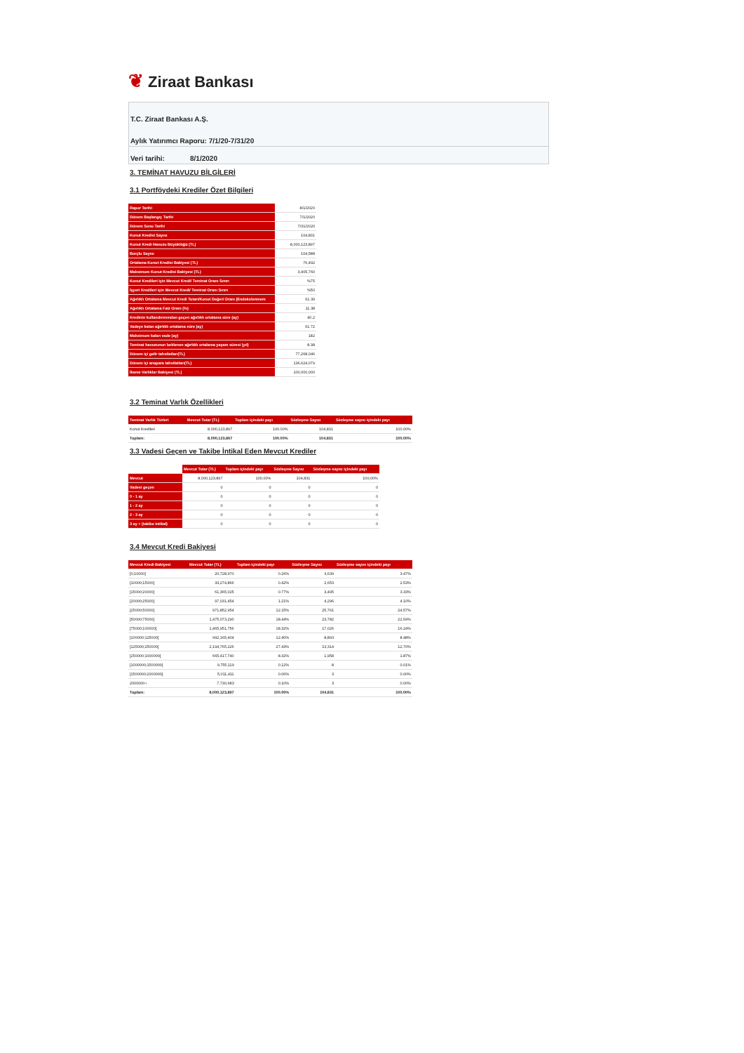❦ Ziraat Bankası
T.C. Ziraat Bankası A.Ş.
Aylık Yatırımcı Raporu: 7/1/20-7/31/20
Veri tarihi: 8/1/2020
3. TEMİNAT HAVUZU BİLGİLERİ
3.1 Portföydeki Krediler Özet Bilgileri
| Rapor Tarihi | 8/1/2020 |
| Dönem Başlangıç Tarihi | 7/1/2020 |
| Dönem Sonu Tarihi | 7/31/2020 |
| Konut Kredisi Sayısı | 104,831 |
| Konut Kredi Havuzu Büyüklüğü (TL) | 8,000,123,897 |
| Borçlu Sayısı | 104,588 |
| Ortalama Konut Kredisi Bakiyesi (TL) | 76,492 |
| Maksimum Konut Kredisi Bakiyesi (TL) | 3,405,760 |
| Konut Kredileri için Mevcut Kredi/ Teminat Oranı Sınırı | %75 |
| İşyeri Kredileri için Mevcut Kredi/ Teminat Oranı Sınırı | %50 |
| Ağırlıklı Ortalama Mevcut Kredi Tutarı/Konut Değeri Oranı (Endekslenmem | 61.39 |
| Ağırlıklı Ortalama Faiz Oranı (%) | 11.38 |
| Kredinin kullandırımından geçen ağırlıklı ortalama süre (ay) | 40.2 |
| Vadeye kalan ağırlıklı ortalama süre (ay) | 61.72 |
| Maksimum kalan vade (ay) | 182 |
| Teminat havuzunun beklenen ağırlıklı ortalama yaşam süresi (yıl) | 8.38 |
| Dönem içi gelir tahsilatları(TL) | 77,268,046 |
| Dönem içi anapara tahsilatları(TL) | 136,624,079 |
| İkame Varlıklar Bakiyesi (TL) | 100,000,000 |
3.2 Teminat Varlık Özellikleri
| Teminat Varlık Türleri | Mevcut Tutar (TL) | Toplam içindeki payı | Sözleşme Sayısı | Sözleşme sayısı içindeki payı |
| --- | --- | --- | --- | --- |
| Konut Kredileri | 8,000,123,897 | 100.00% | 104,831 | 100.00% |
| Toplam: | 8,000,123,897 | 100.00% | 104,831 | 100.00% |
3.3 Vadesi Geçen ve Takibe İntikal Eden Mevcut Krediler
| | Mevcut Tutar (TL) | Toplam içindeki payı | Sözleşme Sayısı | Sözleşme sayısı içindeki payı |
| Mevcut | 8,000,123,897 | 100,00% | 104,831 | 100,00% |
| Vadesi geçen | 0 | 0 | 0 | 0 |
| 0 - 1 ay | 0 | 0 | 0 | 0 |
| 1 - 2 ay | 0 | 0 | 0 | 0 |
| 2 - 3 ay | 0 | 0 | 0 | 0 |
| 3 ay + (takibe intikal) | 0 | 0 | 0 | 0 |
3.4 Mevcut Kredi Bakiyesi
| Mevcut Kredi Bakiyesi | Mevcut Tutar (TL) | Toplam içindeki payı | Sözleşme Sayısı | Sözleşme sayısı içindeki payı |
| --- | --- | --- | --- | --- |
| [0;10000[ | 20,728,970 | 0.26% | 3,639 | 3.47% |
| [10000;15000[ | 33,274,866 | 0.42% | 2,653 | 2.53% |
| [15000;20000[ | 61,365,025 | 0.77% | 3,495 | 3.33% |
| [20000;25000[ | 97,031,454 | 1.21% | 4,296 | 4.10% |
| [25000;50000[ | 971,852,954 | 12.15% | 25,761 | 24.57% |
| [50000;75000[ | 1,475,073,290 | 18.44% | 23,782 | 22.69% |
| [75000;100000[ | 1,465,951,756 | 18.32% | 17,026 | 16.24% |
| [100000;125000[ | 992,165,404 | 12.40% | 8,893 | 8.48% |
| [125000;250000[ | 2,194,765,226 | 27.43% | 13,314 | 12.70% |
| [250000;1000000[ | 665,417,740 | 8.32% | 1,958 | 1.87% |
| [1000000;1500000[ | 9,755,119 | 0.12% | 8 | 0.01% |
| [1500000;2000000[ | 5,011,411 | 0.06% | 3 | 0.00% |
| 2000000+ | 7,730,683 | 0.10% | 3 | 0.00% |
| Toplam: | 8,000,123,897 | 100.00% | 104,831 | 100.00% |